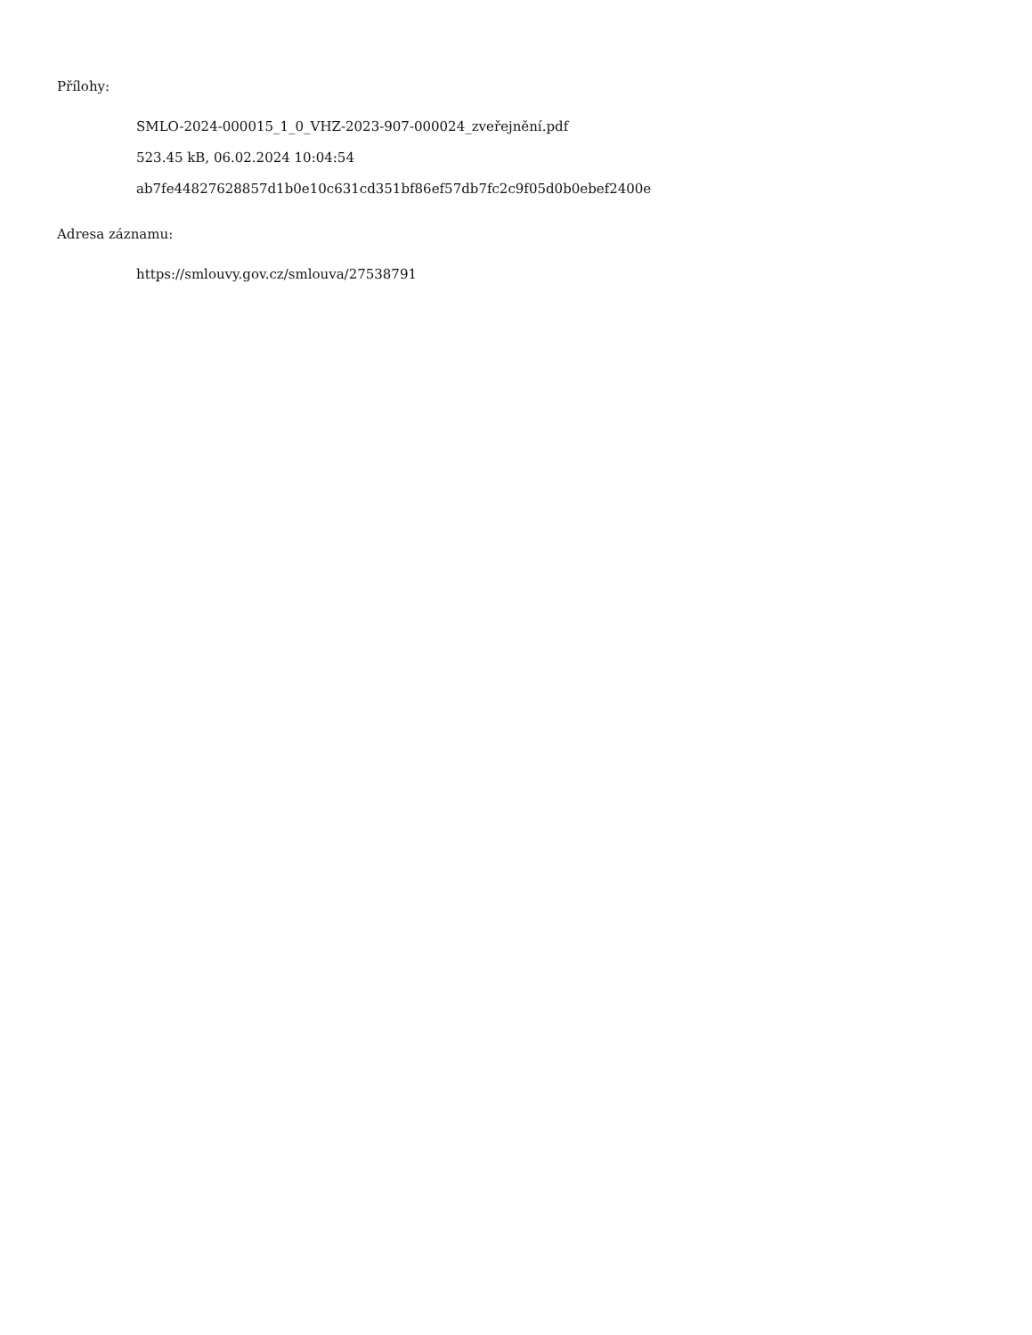Přílohy:
SMLO-2024-000015_1_0_VHZ-2023-907-000024_zveřejnění.pdf
523.45 kB, 06.02.2024 10:04:54
ab7fe44827628857d1b0e10c631cd351bf86ef57db7fc2c9f05d0b0ebef2400e
Adresa záznamu:
https://smlouvy.gov.cz/smlouva/27538791